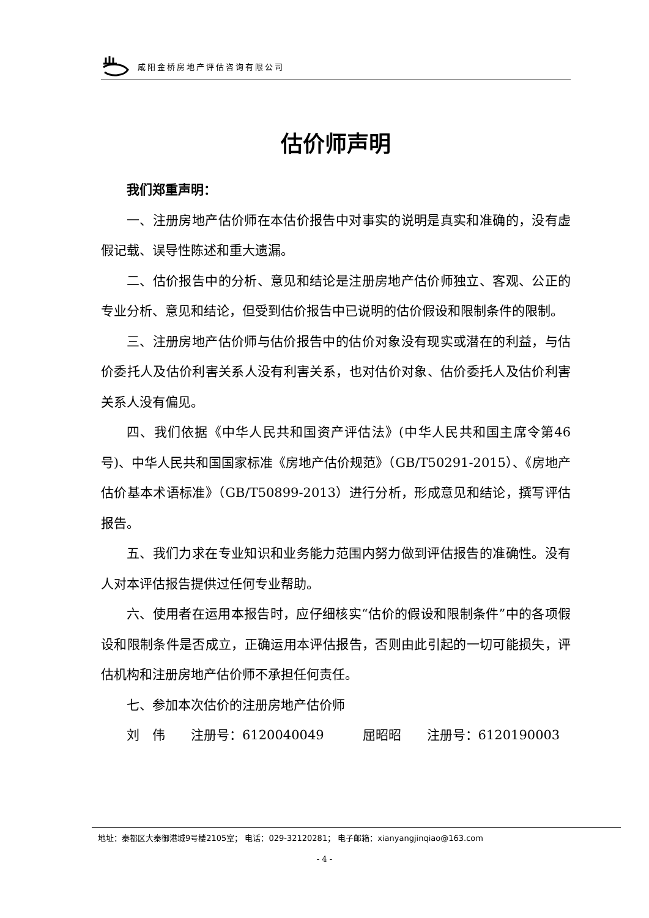咸阳金桥房地产评估咨询有限公司
估价师声明
我们郑重声明：
一、注册房地产估价师在本估价报告中对事实的说明是真实和准确的，没有虚假记载、误导性陈述和重大遗漏。
二、估价报告中的分析、意见和结论是注册房地产估价师独立、客观、公正的专业分析、意见和结论，但受到估价报告中已说明的估价假设和限制条件的限制。
三、注册房地产估价师与估价报告中的估价对象没有现实或潜在的利益，与估价委托人及估价利害关系人没有利害关系，也对估价对象、估价委托人及估价利害关系人没有偏见。
四、我们依据《中华人民共和国资产评估法》(中华人民共和国主席令第46号)、中华人民共和国国家标准《房地产估价规范》（GB/T50291-2015）、《房地产估价基本术语标准》（GB/T50899-2013）进行分析，形成意见和结论，撰写评估报告。
五、我们力求在专业知识和业务能力范围内努力做到评估报告的准确性。没有人对本评估报告提供过任何专业帮助。
六、使用者在运用本报告时，应仔细核实“估价的假设和限制条件”中的各项假设和限制条件是否成立，正确运用本评估报告，否则由此引起的一切可能损失，评估机构和注册房地产估价师不承担任何责任。
七、参加本次估价的注册房地产估价师
刘　伟　　注册号：6120040049　　　屈昭昭　　注册号：6120190003
地址：秦都区大秦御港城9号楼2105室； 电话：029-32120281； 电子邮箱：xianyangjinqiao@163.com
- 4 -